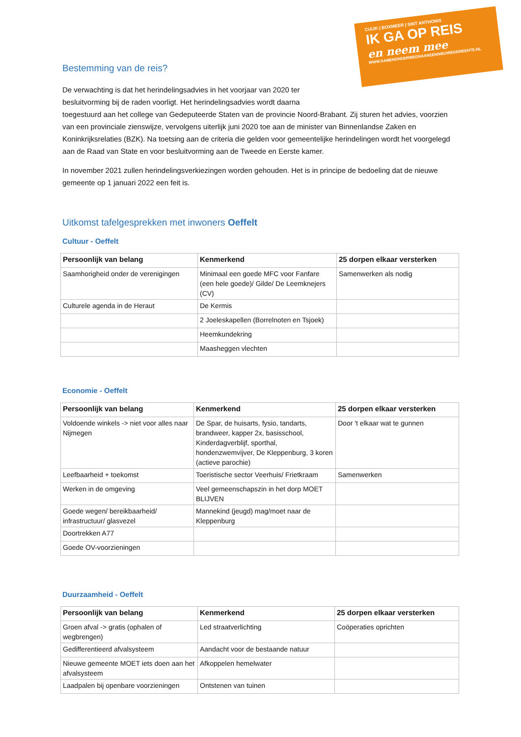CUIJK | BOXMEER | SINT ANTHONIS
IK GA OP REIS
en neem mee
WWW.SAMENONDERWEGNAAREENNIEUWEGEMEENTE.NL
Bestemming van de reis?
De verwachting is dat het herindelingsadvies in het voorjaar van 2020 ter
besluitvorming bij de raden voorligt. Het herindelingsadvies wordt daarna
toegestuurd aan het college van Gedeputeerde Staten van de provincie Noord-Brabant. Zij sturen het advies, voorzien van een provinciale zienswijze, vervolgens uiterlijk juni 2020 toe aan de minister van Binnenlandse Zaken en Koninkrijksrelaties (BZK). Na toetsing aan de criteria die gelden voor gemeentelijke herindelingen wordt het voorgelegd aan de Raad van State en voor besluitvorming aan de Tweede en Eerste kamer.
In november 2021 zullen herindelingsverkiezingen worden gehouden. Het is in principe de bedoeling dat de nieuwe gemeente op 1 januari 2022 een feit is.
Uitkomst tafelgesprekken met inwoners Oeffelt
Cultuur - Oeffelt
| Persoonlijk van belang | Kenmerkend | 25 dorpen elkaar versterken |
| --- | --- | --- |
| Saamhorigheid onder de verenigingen | Minimaal een goede MFC voor Fanfare (een hele goede)/ Gilde/ De Leemknejers (CV) | Samenwerken als nodig |
| Culturele agenda in de Heraut | De Kermis | |
| | 2 Joeleskapellen (Borrelnoten en Tsjoek) | |
| | Heemkundekring | |
| | Maasheggen vlechten | |
Economie - Oeffelt
| Persoonlijk van belang | Kenmerkend | 25 dorpen elkaar versterken |
| --- | --- | --- |
| Voldoende winkels -> niet voor alles naar Nijmegen | De Spar, de huisarts, fysio, tandarts, brandweer, kapper 2x, basisschool, Kinderdagverblijf, sporthal, hondenzwemvijver, De Kleppenburg, 3 koren (actieve parochie) | Door 't elkaar wat te gunnen |
| Leefbaarheid + toekomst | Toeristische sector Veerhuis/ Frietkraam | Samenwerken |
| Werken in de omgeving | Veel gemeenschapszin in het dorp MOET BLIJVEN | |
| Goede wegen/ bereikbaarheid/ infrastructuur/ glasvezel | Mannekind (jeugd) mag/moet naar de Kleppenburg | |
| Doortrekken A77 | | |
| Goede OV-voorzieningen | | |
Duurzaamheid - Oeffelt
| Persoonlijk van belang | Kenmerkend | 25 dorpen elkaar versterken |
| --- | --- | --- |
| Groen afval -> gratis (ophalen of wegbrengen) | Led straatverlichting | Coöperaties oprichten |
| Gedifferentieerd afvalsysteem | Aandacht voor de bestaande natuur | |
| Nieuwe gemeente MOET iets doen aan het afvalsysteem | Afkoppelen hemelwater | |
| Laadpalen bij openbare voorzieningen | Ontstenen van tuinen | |